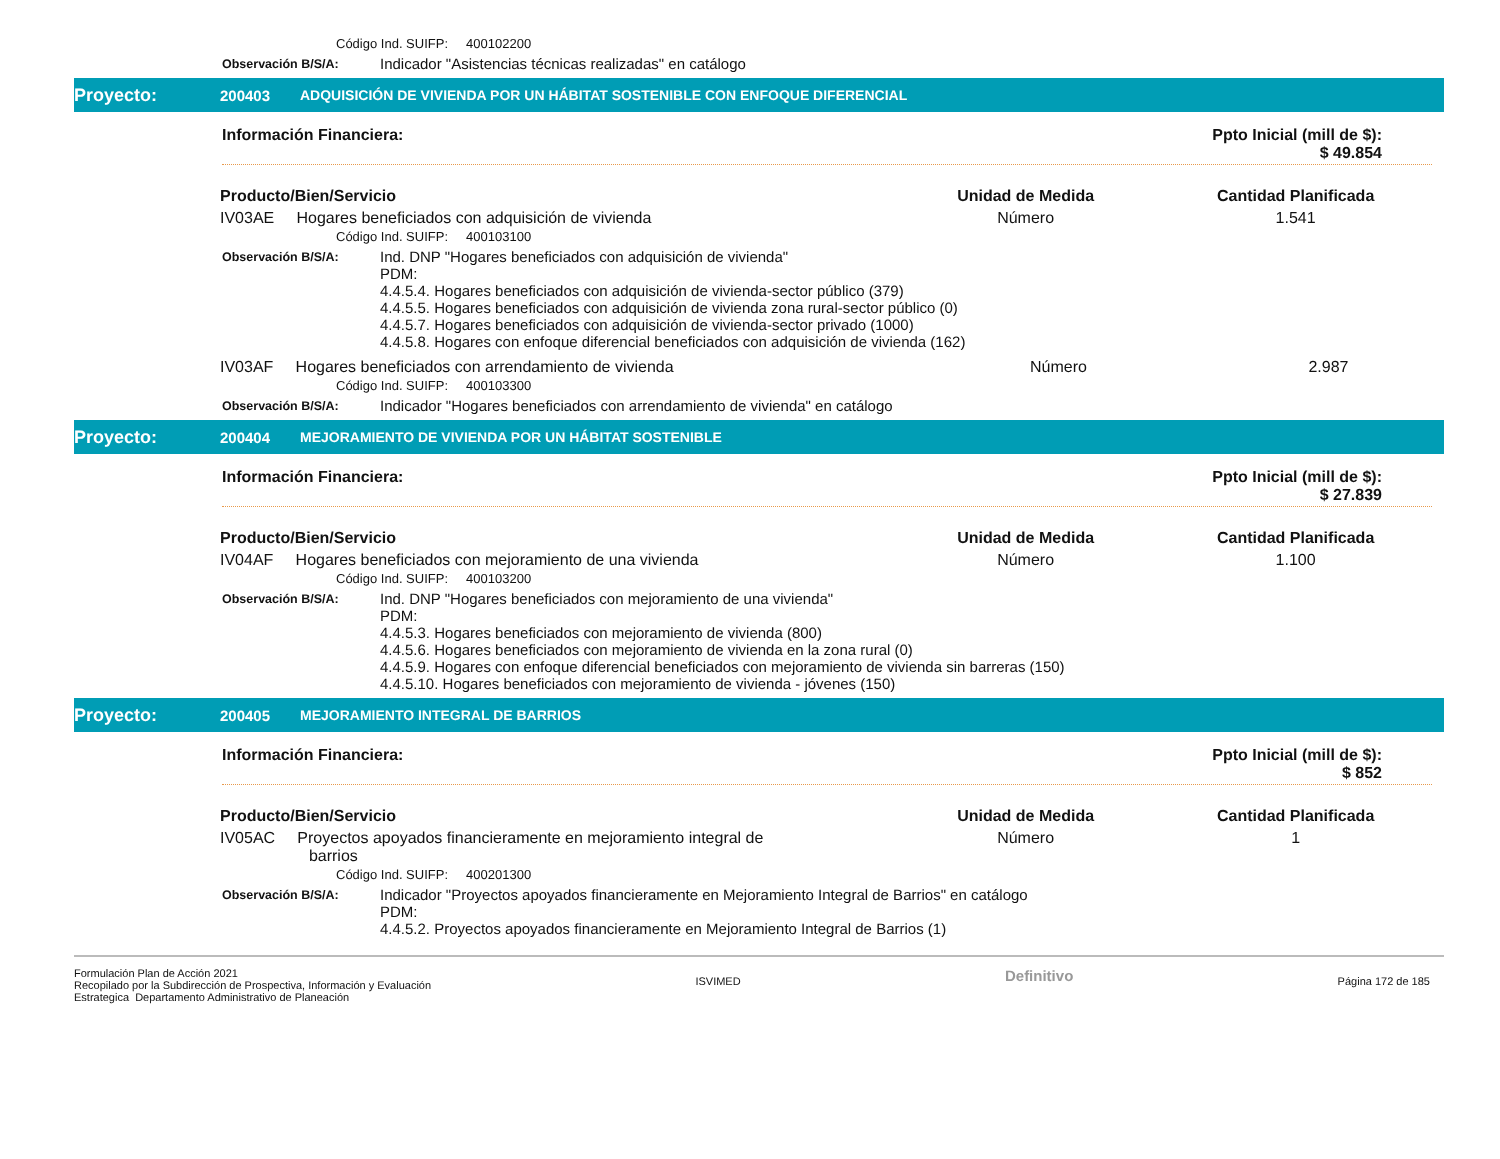Código Ind. SUIFP: 400102200
Observación B/S/A: Indicador "Asistencias técnicas realizadas" en catálogo
Proyecto: 200403 ADQUISICIÓN DE VIVIENDA POR UN HÁBITAT SOSTENIBLE CON ENFOQUE DIFERENCIAL
Información Financiera: Ppto Inicial (mill de $):
$ 49.854
| Producto/Bien/Servicio | Unidad de Medida | Cantidad Planificada |
| --- | --- | --- |
| IV03AE Hogares beneficiados con adquisición de vivienda | Número | 1.541 |
Código Ind. SUIFP: 400103100
Observación B/S/A: Ind. DNP "Hogares beneficiados con adquisición de vivienda"
PDM:
4.4.5.4. Hogares beneficiados con adquisición de vivienda-sector público (379)
4.4.5.5. Hogares beneficiados con adquisición de vivienda zona rural-sector público (0)
4.4.5.7. Hogares beneficiados con adquisición de vivienda-sector privado (1000)
4.4.5.8. Hogares con enfoque diferencial beneficiados con adquisición de vivienda (162)
| IV03AF Hogares beneficiados con arrendamiento de vivienda | Número | 2.987 |
Código Ind. SUIFP: 400103300
Observación B/S/A: Indicador "Hogares beneficiados con arrendamiento de vivienda" en catálogo
Proyecto: 200404 MEJORAMIENTO DE VIVIENDA POR UN HÁBITAT SOSTENIBLE
Información Financiera: Ppto Inicial (mill de $):
$ 27.839
| Producto/Bien/Servicio | Unidad de Medida | Cantidad Planificada |
| --- | --- | --- |
| IV04AF Hogares beneficiados con mejoramiento de una vivienda | Número | 1.100 |
Código Ind. SUIFP: 400103200
Observación B/S/A: Ind. DNP "Hogares beneficiados con mejoramiento de una vivienda"
PDM:
4.4.5.3. Hogares beneficiados con mejoramiento de vivienda (800)
4.4.5.6. Hogares beneficiados con mejoramiento de vivienda en la zona rural (0)
4.4.5.9. Hogares con enfoque diferencial beneficiados con mejoramiento de vivienda sin barreras (150)
4.4.5.10. Hogares beneficiados con mejoramiento de vivienda - jóvenes (150)
Proyecto: 200405 MEJORAMIENTO INTEGRAL DE BARRIOS
Información Financiera: Ppto Inicial (mill de $):
$ 852
| Producto/Bien/Servicio | Unidad de Medida | Cantidad Planificada |
| --- | --- | --- |
| IV05AC Proyectos apoyados financieramente en mejoramiento integral de barrios | Número | 1 |
Código Ind. SUIFP: 400201300
Observación B/S/A: Indicador "Proyectos apoyados financieramente en Mejoramiento Integral de Barrios" en catálogo
PDM:
4.4.5.2. Proyectos apoyados financieramente en Mejoramiento Integral de Barrios (1)
Formulación Plan de Acción 2021
Recopilado por la Subdirección de Prospectiva, Información y Evaluación
Estrategica Departamento Administrativo de Planeación ISVIMED Definitivo Página 172 de 185